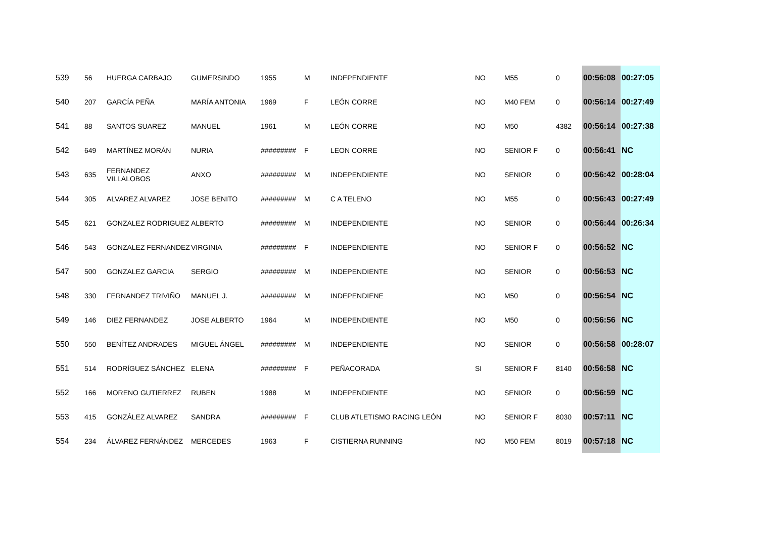| 539 | 56 | HUERGA CARBAJO | GUMERSINDO | 1955 | M | INDEPENDIENTE | NO | M55 | 0 | 00:56:08 | 00:27:05 |
| 540 | 207 | GARCÍA PEÑA | MARÍA ANTONIA | 1969 | F | LEÓN CORRE | NO | M40 FEM | 0 | 00:56:14 | 00:27:49 |
| 541 | 88 | SANTOS SUAREZ | MANUEL | 1961 | M | LEÓN CORRE | NO | M50 | 4382 | 00:56:14 | 00:27:38 |
| 542 | 649 | MARTÍNEZ MORÁN | NURIA | ######### | F | LEON CORRE | NO | SENIOR F | 0 | 00:56:41 | NC |
| 543 | 635 | FERNANDEZ VILLALOBOS | ANXO | ######### | M | INDEPENDIENTE | NO | SENIOR | 0 | 00:56:42 | 00:28:04 |
| 544 | 305 | ALVAREZ ALVAREZ | JOSE BENITO | ######### | M | C A TELENO | NO | M55 | 0 | 00:56:43 | 00:27:49 |
| 545 | 621 | GONZALEZ RODRIGUEZ | ALBERTO | ######### | M | INDEPENDIENTE | NO | SENIOR | 0 | 00:56:44 | 00:26:34 |
| 546 | 543 | GONZALEZ FERNANDEZ | VIRGINIA | ######### | F | INDEPENDIENTE | NO | SENIOR F | 0 | 00:56:52 | NC |
| 547 | 500 | GONZALEZ GARCIA | SERGIO | ######### | M | INDEPENDIENTE | NO | SENIOR | 0 | 00:56:53 | NC |
| 548 | 330 | FERNANDEZ TRIVIÑO | MANUEL J. | ######### | M | INDEPENDIENE | NO | M50 | 0 | 00:56:54 | NC |
| 549 | 146 | DIEZ FERNANDEZ | JOSE ALBERTO | 1964 | M | INDEPENDIENTE | NO | M50 | 0 | 00:56:56 | NC |
| 550 | 550 | BENÍTEZ ANDRADES | MIGUEL ÁNGEL | ######### | M | INDEPENDIENTE | NO | SENIOR | 0 | 00:56:58 | 00:28:07 |
| 551 | 514 | RODRÍGUEZ SÁNCHEZ | ELENA | ######### | F | PEÑACORADA | SI | SENIOR F | 8140 | 00:56:58 | NC |
| 552 | 166 | MORENO GUTIERREZ | RUBEN | 1988 | M | INDEPENDIENTE | NO | SENIOR | 0 | 00:56:59 | NC |
| 553 | 415 | GONZÁLEZ ALVAREZ | SANDRA | ######### | F | CLUB ATLETISMO RACING LEÓN | NO | SENIOR F | 8030 | 00:57:11 | NC |
| 554 | 234 | ÁLVAREZ FERNÁNDEZ | MERCEDES | 1963 | F | CISTIERNA RUNNING | NO | M50 FEM | 8019 | 00:57:18 | NC |